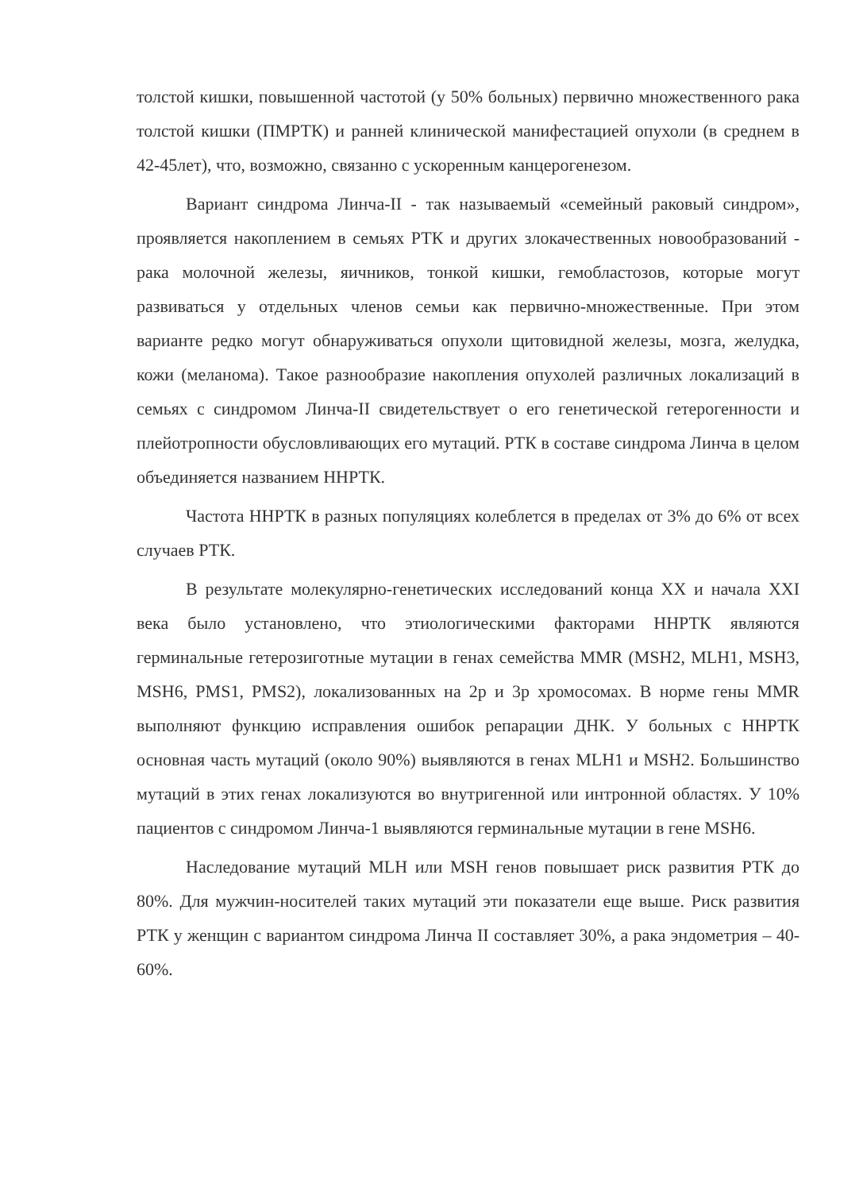толстой кишки, повышенной частотой (у 50% больных) первично множественного рака толстой кишки (ПМРТК) и ранней клинической манифестацией опухоли (в среднем в 42-45лет), что, возможно, связанно с ускоренным канцерогенезом.
Вариант синдрома Линча-II - так называемый «семейный раковый синдром», проявляется накоплением в семьях РТК и других злокачественных новообразований - рака молочной железы, яичников, тонкой кишки, гемобластозов, которые могут развиваться у отдельных членов семьи как первично-множественные. При этом варианте редко могут обнаруживаться опухоли щитовидной железы, мозга, желудка, кожи (меланома). Такое разнообразие накопления опухолей различных локализаций в семьях с синдромом Линча-II свидетельствует о его генетической гетерогенности и плейотропности обусловливающих его мутаций. РТК в составе синдрома Линча в целом объединяется названием ННРТК.
Частота ННРТК в разных популяциях колеблется в пределах от 3% до 6% от всех случаев РТК.
В результате молекулярно-генетических исследований конца XX и начала XXI века было установлено, что этиологическими факторами ННРТК являются герминальные гетерозиготные мутации в генах семейства MMR (MSH2, MLH1, MSH3, MSH6, PMS1, PMS2), локализованных на 2р и 3р хромосомах. В норме гены MMR выполняют функцию исправления ошибок репарации ДНК. У больных с ННРТК основная часть мутаций (около 90%) выявляются в генах MLH1 и MSH2. Большинство мутаций в этих генах локализуются во внутригенной или интронной областях. У 10% пациентов с синдромом Линча-1 выявляются герминальные мутации в гене MSH6.
Наследование мутаций MLH или MSH генов повышает риск развития РТК до 80%. Для мужчин-носителей таких мутаций эти показатели еще выше. Риск развития РТК у женщин с вариантом синдрома Линча II составляет 30%, а рака эндометрия – 40-60%.